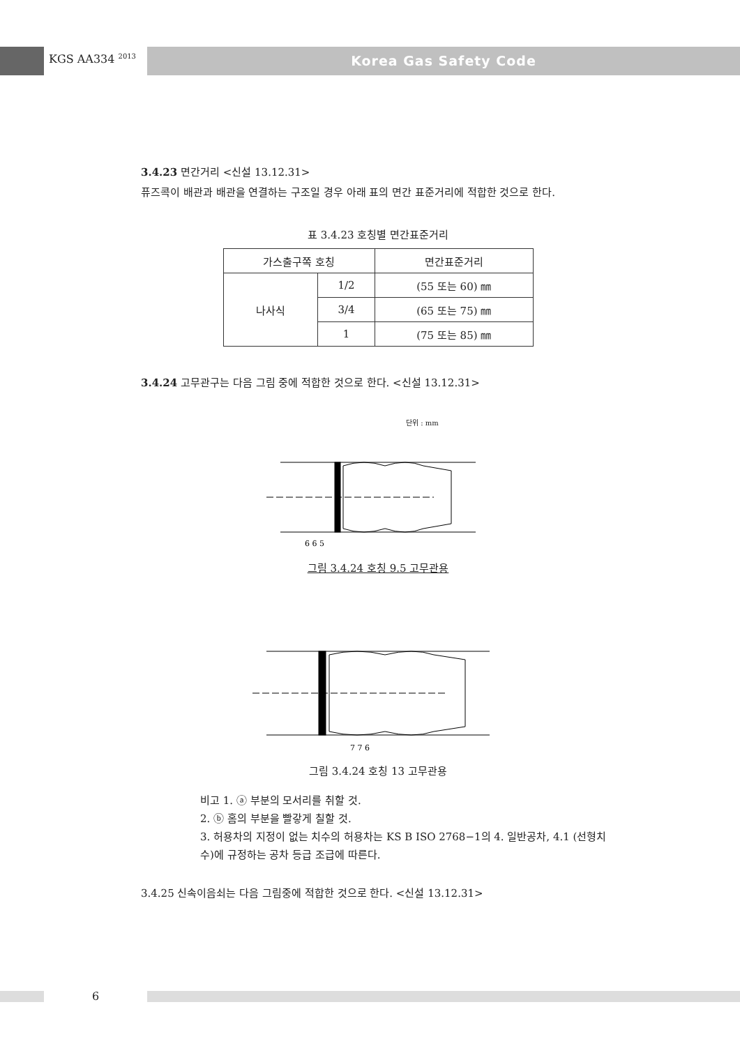KGS AA334 <sup>2013</sup> Korea Gas Safety Code
3.4.23 면간거리 <신설 13.12.31>
퓨즈콕이 배관과 배관을 연결하는 구조일 경우 아래 표의 면간 표준거리에 적합한 것으로 한다.
표 3.4.23 호칭별 면간표준거리
| 가스출구쪽 호칭 | | 면간표준거리 |
| 나사식 | 1/2 | (55 또는 60) ㎜ |
| | 3/4 | (65 또는 75) ㎜ |
| | 1 | (75 또는 85) ㎜ |
3.4.24 고무관구는 다음 그림 중에 적합한 것으로 한다. <신설 13.12.31>
단위 : mm
6 6 5
그림 3.4.24 호칭 9.5 고무관용
7 7 6
그림 3.4.24 호칭 13 고무관용
비고 1. ⓐ 부분의 모서리를 취할 것.
2. ⓑ 홈의 부분을 빨갛게 칠할 것.
3. 허용차의 지정이 없는 치수의 허용차는 KS B ISO 2768−1의 4. 일반공차, 4.1 (선형치수)에 규정하는 공차 등급 조급에 따른다.
3.4.25 신속이음쇠는 다음 그림중에 적합한 것으로 한다. <신설 13.12.31>
6